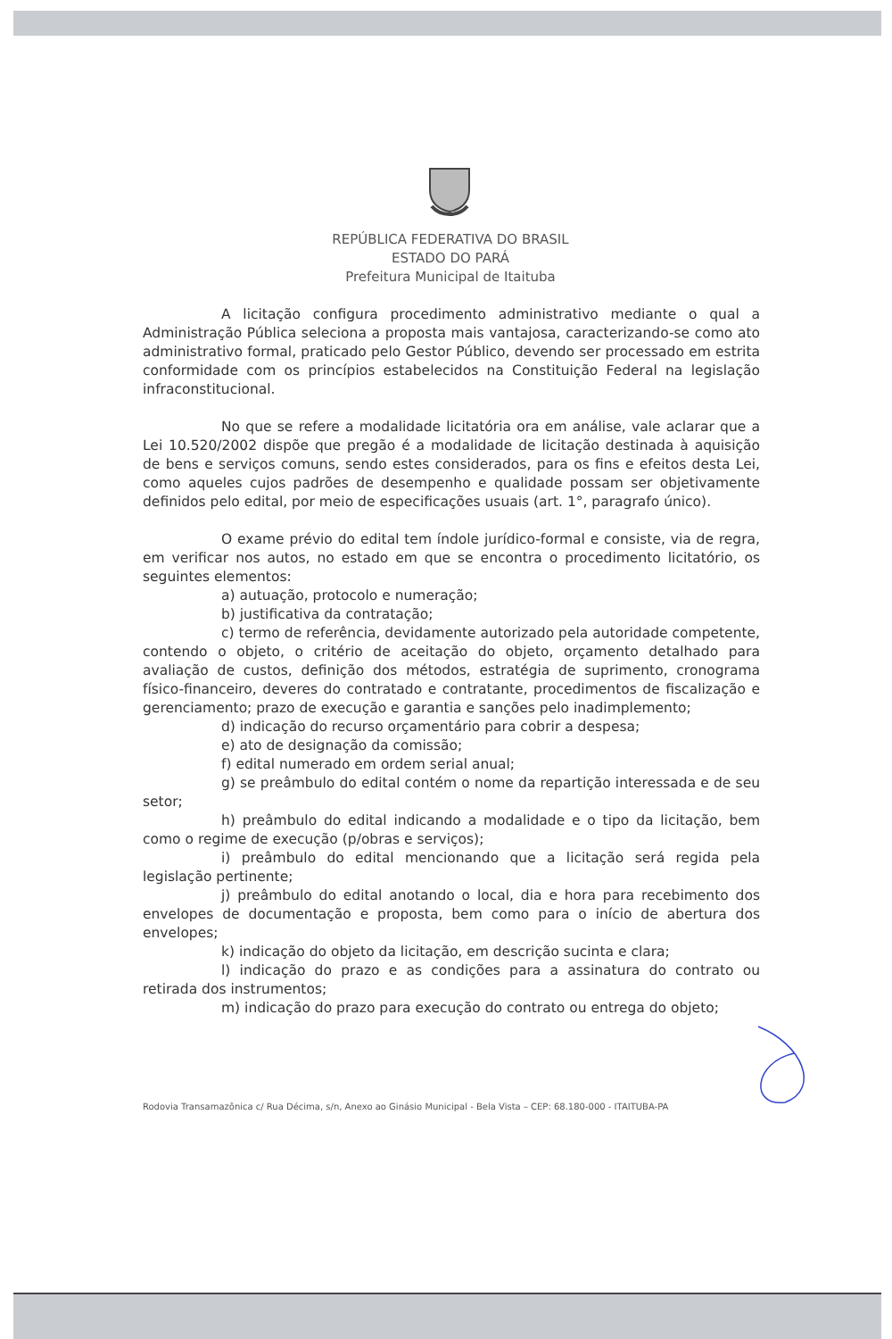REPÚBLICA FEDERATIVA DO BRASIL
ESTADO DO PARÁ
Prefeitura Municipal de Itaituba
A licitação configura procedimento administrativo mediante o qual a Administração Pública seleciona a proposta mais vantajosa, caracterizando-se como ato administrativo formal, praticado pelo Gestor Público, devendo ser processado em estrita conformidade com os princípios estabelecidos na Constituição Federal na legislação infraconstitucional.
No que se refere a modalidade licitatória ora em análise, vale aclarar que a Lei 10.520/2002 dispõe que pregão é a modalidade de licitação destinada à aquisição de bens e serviços comuns, sendo estes considerados, para os fins e efeitos desta Lei, como aqueles cujos padrões de desempenho e qualidade possam ser objetivamente definidos pelo edital, por meio de especificações usuais (art. 1°, paragrafo único).
O exame prévio do edital tem índole jurídico-formal e consiste, via de regra, em verificar nos autos, no estado em que se encontra o procedimento licitatório, os seguintes elementos:
a) autuação, protocolo e numeração;
b) justificativa da contratação;
c) termo de referência, devidamente autorizado pela autoridade competente, contendo o objeto, o critério de aceitação do objeto, orçamento detalhado para avaliação de custos, definição dos métodos, estratégia de suprimento, cronograma físico-financeiro, deveres do contratado e contratante, procedimentos de fiscalização e gerenciamento; prazo de execução e garantia e sanções pelo inadimplemento;
d) indicação do recurso orçamentário para cobrir a despesa;
e) ato de designação da comissão;
f) edital numerado em ordem serial anual;
g) se preâmbulo do edital contém o nome da repartição interessada e de seu setor;
h) preâmbulo do edital indicando a modalidade e o tipo da licitação, bem como o regime de execução (p/obras e serviços);
i) preâmbulo do edital mencionando que a licitação será regida pela legislação pertinente;
j) preâmbulo do edital anotando o local, dia e hora para recebimento dos envelopes de documentação e proposta, bem como para o início de abertura dos envelopes;
k) indicação do objeto da licitação, em descrição sucinta e clara;
l) indicação do prazo e as condições para a assinatura do contrato ou retirada dos instrumentos;
m) indicação do prazo para execução do contrato ou entrega do objeto;
Rodovia Transamazônica c/ Rua Décima, s/n, Anexo ao Ginásio Municipal - Bela Vista – CEP: 68.180-000 - ITAITUBA-PA